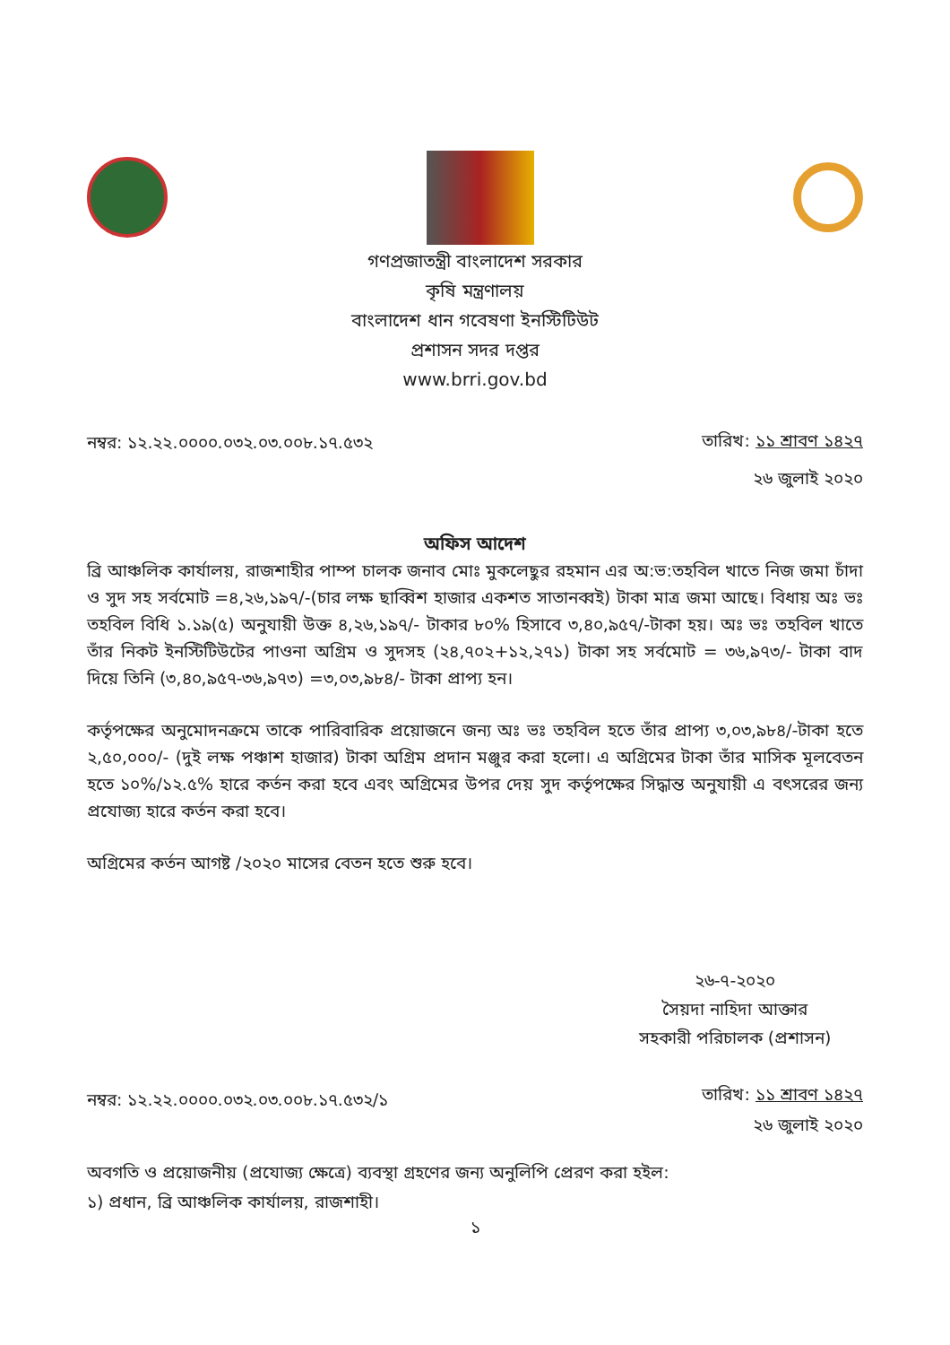গণপ্রজাতন্ত্রী বাংলাদেশ সরকার
কৃষি মন্ত্রণালয়
বাংলাদেশ ধান গবেষণা ইনস্টিটিউট
প্রশাসন সদর দপ্তর
www.brri.gov.bd
নম্বর: ১২.২২.০০০০.০৩২.০৩.০০৮.১৭.৫৩২
তারিখ: ১১ শ্রাবণ ১৪২৭
২৬ জুলাই ২০২০
অফিস আদেশ
ব্রি আঞ্চলিক কার্যালয়, রাজশাহীর পাম্প চালক জনাব মোঃ মুকলেছুর রহমান এর অ:ভ:তহবিল খাতে নিজ জমা চাঁদা ও সুদ সহ সর্বমোট =৪,২৬,১৯৭/-(চার লক্ষ ছাব্বিশ হাজার একশত সাতানব্বই) টাকা মাত্র জমা আছে। বিধায় অঃ ভঃ তহবিল বিধি ১.১৯(৫) অনুযায়ী উক্ত ৪,২৬,১৯৭/- টাকার ৮০% হিসাবে ৩,৪০,৯৫৭/-টাকা হয়। অঃ ভঃ তহবিল খাতে তাঁর নিকট ইনস্টিটিউটের পাওনা অগ্রিম ও সুদসহ (২৪,৭০২+১২,২৭১) টাকা সহ সর্বমোট = ৩৬,৯৭৩/- টাকা বাদ দিয়ে তিনি (৩,৪০,৯৫৭-৩৬,৯৭৩) =৩,০৩,৯৮৪/- টাকা প্রাপ্য হন।
কর্তৃপক্ষের অনুমোদনক্রমে তাকে পারিবারিক প্রয়োজনে জন্য অঃ ভঃ তহবিল হতে তাঁর প্রাপ্য ৩,০৩,৯৮৪/-টাকা হতে ২,৫০,০০০/- (দুই লক্ষ পঞ্চাশ হাজার) টাকা অগ্রিম প্রদান মঞ্জুর করা হলো। এ অগ্রিমের টাকা তাঁর মাসিক মূলবেতন হতে ১০%/১২.৫% হারে কর্তন করা হবে এবং অগ্রিমের উপর দেয় সুদ কর্তৃপক্ষের সিদ্ধান্ত অনুযায়ী এ বৎসরের জন্য প্রযোজ্য হারে কর্তন করা হবে।
অগ্রিমের কর্তন আগষ্ট /২০২০ মাসের বেতন হতে শুরু হবে।
২৬-৭-২০২০
সৈয়দা নাহিদা আক্তার
সহকারী পরিচালক (প্রশাসন)
নম্বর: ১২.২২.০০০০.০৩২.০৩.০০৮.১৭.৫৩২/১
তারিখ: ১১ শ্রাবণ ১৪২৭
২৬ জুলাই ২০২০
অবগতি ও প্রয়োজনীয় (প্রযোজ্য ক্ষেত্রে) ব্যবস্থা গ্রহণের জন্য অনুলিপি প্রেরণ করা হইল:
১) প্রধান, ব্রি আঞ্চলিক কার্যালয়, রাজশাহী।
১